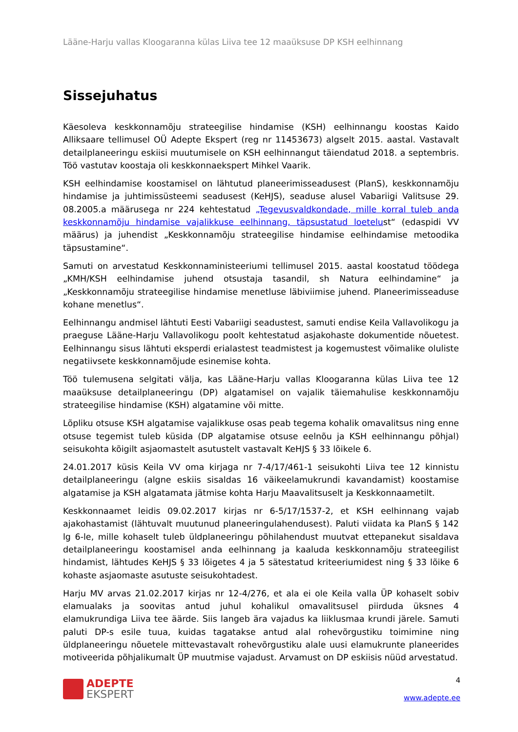Lääne-Harju vallas Kloogaranna külas Liiva tee 12 maaüksuse DP KSH eelhinnang
Sissejuhatus
Käesoleva keskkonnamõju strateegilise hindamise (KSH) eelhinnangu koostas Kaido Alliksaare tellimusel OÜ Adepte Ekspert (reg nr 11453673) algselt 2015. aastal. Vastavalt detailplaneeringu eskiisi muutumisele on KSH eelhinnangut täiendatud 2018. a septembris. Töö vastutav koostaja oli keskkonnaekspert Mihkel Vaarik.
KSH eelhindamise koostamisel on lähtutud planeerimisseadusest (PlanS), keskkonnamõju hindamise ja juhtimissüsteemi seadusest (KeHJS), seaduse alusel Vabariigi Valitsuse 29. 08.2005.a määrusega nr 224 kehtestatud „Tegevusvaldkondade, mille korral tuleb anda keskkonnamõju hindamise vajalikkuse eelhinnang, täpsustatud loetelust“ (edaspidi VV määrus) ja juhendist „Keskkonnamõju strateegilise hindamise eelhindamise metoodika täpsustamine“.
Samuti on arvestatud Keskkonnaministeeriumi tellimusel 2015. aastal koostatud töödega „KMH/KSH eelhindamise juhend otsustaja tasandil, sh Natura eelhindamine“ ja „Keskkonnamõju strateegilise hindamise menetluse läbiviimise juhend. Planeerimisseaduse kohane menetlus“.
Eelhinnangu andmisel lähtuti Eesti Vabariigi seadustest, samuti endise Keila Vallavolikogu ja praeguse Lääne-Harju Vallavolikogu poolt kehtestatud asjakohaste dokumentide nõuetest. Eelhinnangu sisus lähtuti eksperdi erialastest teadmistest ja kogemustest võimalike oluliste negatiivsete keskkonnamõjude esinemise kohta.
Töö tulemusena selgitati välja, kas Lääne-Harju vallas Kloogaranna külas Liiva tee 12 maaüksuse detailplaneeringu (DP) algatamisel on vajalik täiemahulise keskkonnamõju strateegilise hindamise (KSH) algatamine või mitte.
Lõpliku otsuse KSH algatamise vajalikkuse osas peab tegema kohalik omavalitsus ning enne otsuse tegemist tuleb küsida (DP algatamise otsuse eelnõu ja KSH eelhinnangu põhjal) seisukohta kõigilt asjaomastelt asutustelt vastavalt KeHJS § 33 lõikele 6.
24.01.2017 küsis Keila VV oma kirjaga nr 7-4/17/461-1 seisukohti Liiva tee 12 kinnistu detailplaneeringu (algne eskiis sisaldas 16 väikeelamukrundi kavandamist) koostamise algatamise ja KSH algatamata jätmise kohta Harju Maavalitsuselt ja Keskkonnaametilt.
Keskkonnaamet leidis 09.02.2017 kirjas nr 6-5/17/1537-2, et KSH eelhinnang vajab ajakohastamist (lähtuvalt muutunud planeeringulahendusest). Paluti viidata ka PlanS § 142 lg 6-le, mille kohaselt tuleb üldplaneeringu põhilahendust muutvat ettepanekut sisaldava detailplaneeringu koostamisel anda eelhinnang ja kaaluda keskkonnamõju strateegilist hindamist, lähtudes KeHJS § 33 lõigetes 4 ja 5 sätestatud kriteeriumidest ning § 33 lõike 6 kohaste asjaomaste asutuste seisukohtadest.
Harju MV arvas 21.02.2017 kirjas nr 12-4/276, et ala ei ole Keila valla ÜP kohaselt sobiv elamualaks ja soovitas antud juhul kohalikul omavalitsusel piirduda üksnes 4 elamukrundiga Liiva tee äärde. Siis langeb ära vajadus ka liiklusmaa krundi järele. Samuti paluti DP-s esile tuua, kuidas tagatakse antud alal rohevõrgustiku toimimine ning üldplaneeringu nõuetele mittevastavalt rohevõrgustiku alale uusi elamukrunte planeerides motiveerida põhjalikumalt ÜP muutmise vajadust. Arvamust on DP eskiisis nüüd arvestatud.
ADEPTE
EKSPERT
4
www.adepte.ee